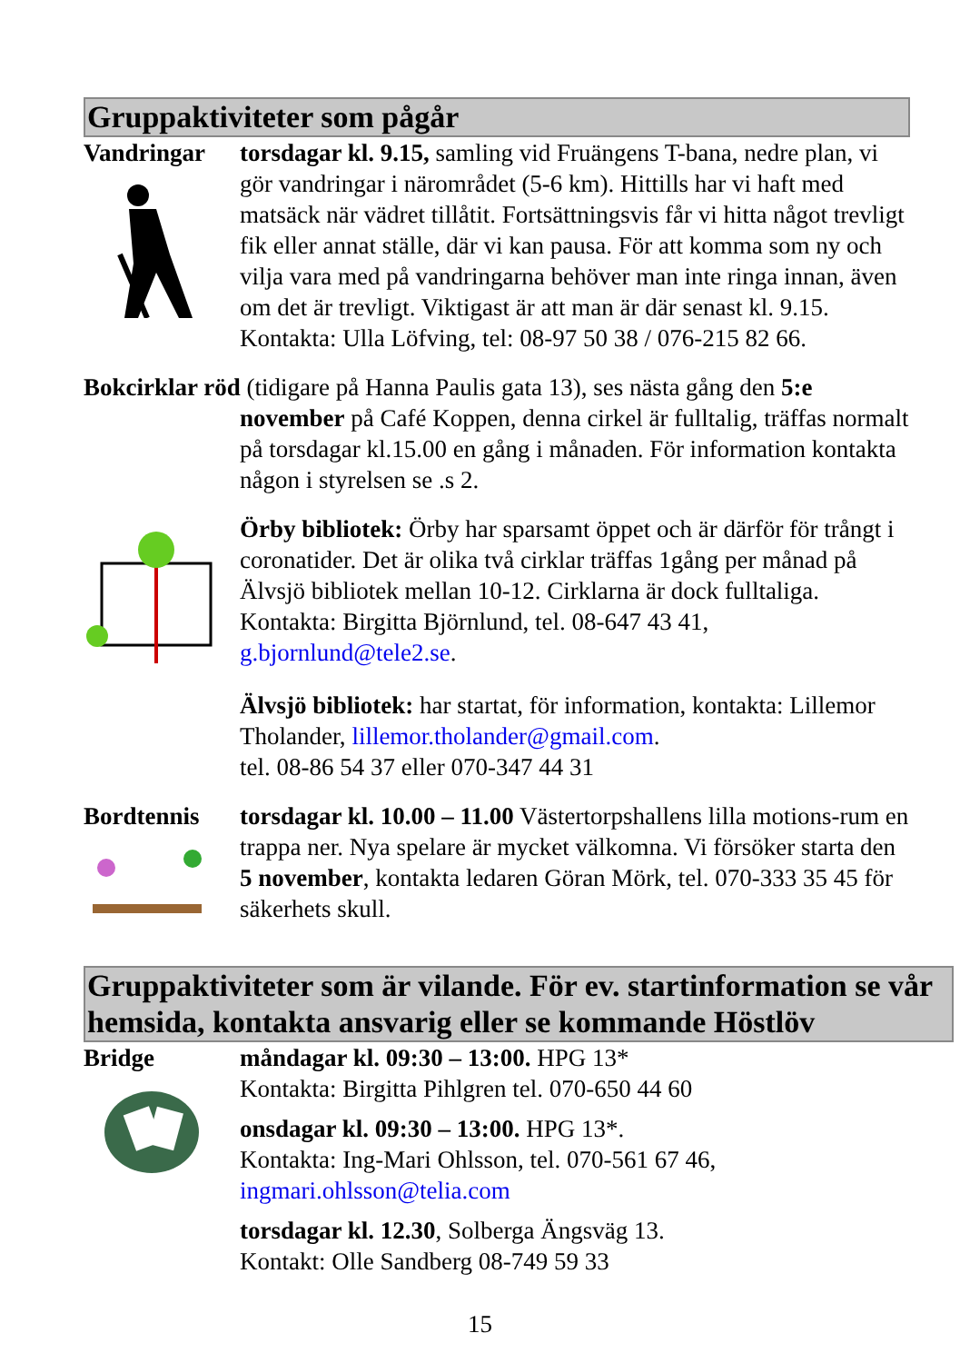Gruppaktiviteter som pågår
Vandringar torsdagar kl. 9.15, samling vid Fruängens T-bana, nedre plan, vi gör vandringar i närområdet (5-6 km). Hittills har vi haft med matsäck när vädret tillåtit. Fortsättningsvis får vi hitta något trevligt fik eller annat ställe, där vi kan pausa. För att komma som ny och vilja vara med på vandringarna behöver man inte ringa innan, även om det är trevligt. Viktigast är att man är där senast kl. 9.15.
Kontakta: Ulla Löfving, tel: 08-97 50 38 / 076-215 82 66.
Bokcirklar röd (tidigare på Hanna Paulis gata 13), ses nästa gång den 5:e
november på Café Koppen, denna cirkel är fulltalig, träffas normalt på torsdagar kl.15.00 en gång i månaden. För information kontakta någon i styrelsen se .s 2.
Örby bibliotek: Örby har sparsamt öppet och är därför för trångt i coronatider. Det är olika två cirklar träffas 1gång per månad på Älvsjö bibliotek mellan 10-12. Cirklarna är dock fulltaliga. Kontakta: Birgitta Björnlund, tel. 08-647 43 41, g.bjornlund@tele2.se.
Älvsjö bibliotek: har startat, för information, kontakta: Lillemor Tholander, lillemor.tholander@gmail.com.
tel. 08-86 54 37 eller 070-347 44 31
Bordtennis torsdagar kl. 10.00 – 11.00 Västertorpshallens lilla motions-rum en trappa ner. Nya spelare är mycket välkomna. Vi försöker starta den 5 november, kontakta ledaren Göran Mörk, tel. 070-333 35 45 för säkerhets skull.
Gruppaktiviteter som är vilande. För ev. startinformation se vår hemsida, kontakta ansvarig eller se kommande Höstlöv
Bridge måndagar kl. 09:30 – 13:00. HPG 13*
Kontakta: Birgitta Pihlgren tel. 070-650 44 60
onsdagar kl. 09:30 – 13:00. HPG 13*.
Kontakta: Ing-Mari Ohlsson, tel. 070-561 67 46,
ingmari.ohlsson@telia.com
torsdagar kl. 12.30, Solberga Ängsväg 13.
Kontakt: Olle Sandberg 08-749 59 33
15